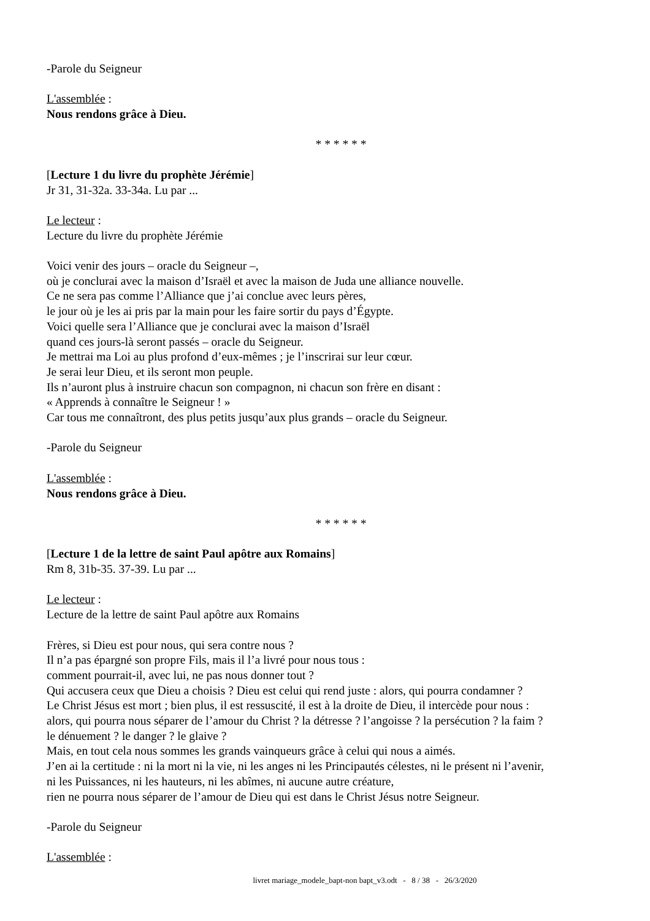-Parole du Seigneur
L'assemblée :
Nous rendons grâce à Dieu.
* * * * * *
[Lecture 1 du livre du prophète Jérémie]
Jr 31, 31-32a. 33-34a. Lu par ...
Le lecteur :
Lecture du livre du prophète Jérémie
Voici venir des jours – oracle du Seigneur –,
où je conclurai avec la maison d’Israël et avec la maison de Juda une alliance nouvelle.
Ce ne sera pas comme l’Alliance que j’ai conclue avec leurs pères,
le jour où je les ai pris par la main pour les faire sortir du pays d’Égypte.
Voici quelle sera l’Alliance que je conclurai avec la maison d’Israël
quand ces jours-là seront passés – oracle du Seigneur.
Je mettrai ma Loi au plus profond d’eux-mêmes ; je l’inscrirai sur leur cœur.
Je serai leur Dieu, et ils seront mon peuple.
Ils n’auront plus à instruire chacun son compagnon, ni chacun son frère en disant :
« Apprends à connaître le Seigneur ! »
Car tous me connaîtront, des plus petits jusqu’aux plus grands – oracle du Seigneur.
-Parole du Seigneur
L'assemblée :
Nous rendons grâce à Dieu.
* * * * * *
[Lecture 1 de la lettre de saint Paul apôtre aux Romains]
Rm 8, 31b-35. 37-39. Lu par ...
Le lecteur :
Lecture de la lettre de saint Paul apôtre aux Romains
Frères, si Dieu est pour nous, qui sera contre nous ?
Il n’a pas épargné son propre Fils, mais il l’a livré pour nous tous :
comment pourrait-il, avec lui, ne pas nous donner tout ?
Qui accusera ceux que Dieu a choisis ? Dieu est celui qui rend juste : alors, qui pourra condamner ?
Le Christ Jésus est mort ; bien plus, il est ressuscité, il est à la droite de Dieu, il intercède pour nous :
alors, qui pourra nous séparer de l’amour du Christ ? la détresse ? l’angoisse ? la persécution ? la faim ?
le dénuement ? le danger ? le glaive ?
Mais, en tout cela nous sommes les grands vainqueurs grâce à celui qui nous a aimés.
J’en ai la certitude : ni la mort ni la vie, ni les anges ni les Principautés célestes, ni le présent ni l’avenir,
ni les Puissances, ni les hauteurs, ni les abîmes, ni aucune autre créature,
rien ne pourra nous séparer de l’amour de Dieu qui est dans le Christ Jésus notre Seigneur.
-Parole du Seigneur
L'assemblée :
livret mariage_modele_bapt-non bapt_v3.odt - 8 / 38 - 26/3/2020